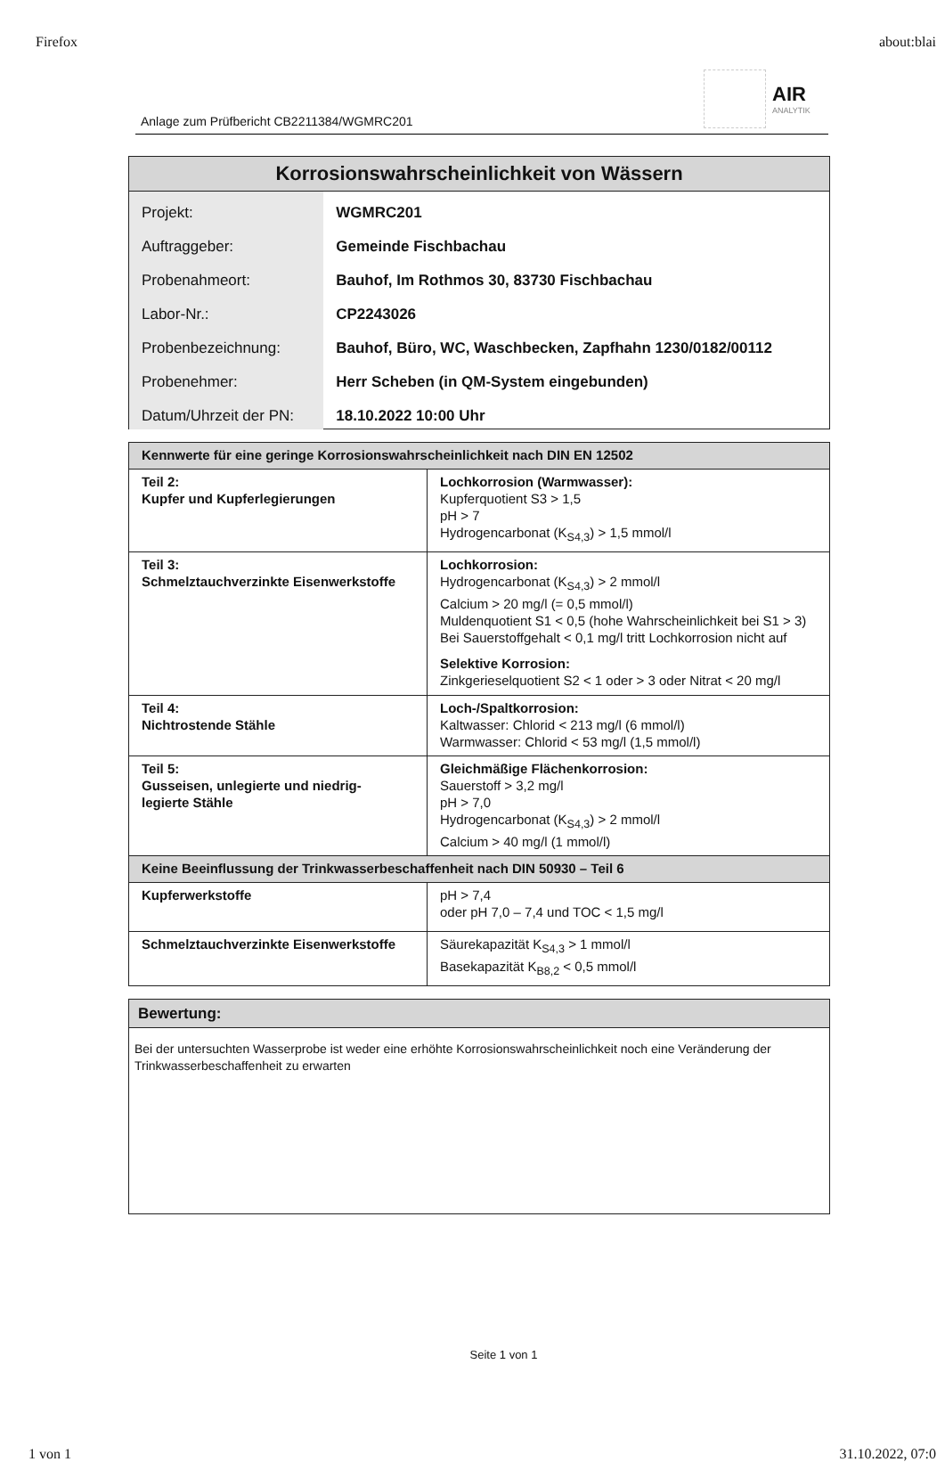Firefox about:blai
Anlage zum Prüfbericht CB2211384/WGMRC201
AIR
ANALYTIK
| Korrosionswahrscheinlichkeit von Wässern | |
| --- | --- |
| Projekt: Auftraggeber: Probenahmeort: Labor-Nr.: Probenbezeichnung: Probenehmer: Datum/Uhrzeit der PN: | WGMRC201 Gemeinde Fischbachau Bauhof, Im Rothmos 30, 83730 Fischbachau CP2243026 Bauhof, Büro, WC, Waschbecken, Zapfhahn 1230/0182/00112 Herr Scheben (in QM-System eingebunden) 18.10.2022 10:00 Uhr |
| Kennwerte für eine geringe Korrosionswahrscheinlichkeit nach DIN EN 12502 | |
| Teil 2: Kupfer und Kupferlegierungen | Lochkorrosion (Warmwasser): Kupferquotient S3 > 1,5 pH > 7 Hydrogencarbonat (K<sub>S4,3</sub>) > 1,5 mmol/l |
| Teil 3: Schmelztauchverzinkte Eisenwerkstoffe | Lochkorrosion: Hydrogencarbonat (K<sub>S4,3</sub>) > 2 mmol/l Calcium > 20 mg/l (= 0,5 mmol/l) Muldenquotient S1 < 0,5 (hohe Wahrscheinlichkeit bei S1 > 3) Bei Sauerstoffgehalt < 0,1 mg/l tritt Lochkorrosion nicht auf Selektive Korrosion: Zinkgerieselquotient S2 < 1 oder > 3 oder Nitrat < 20 mg/l |
| Teil 4: Nichtrostende Stähle | Loch-/Spaltkorrosion: Kaltwasser: Chlorid < 213 mg/l (6 mmol/l) Warmwasser: Chlorid < 53 mg/l (1,5 mmol/l) |
| Teil 5: Gusseisen, unlegierte und niedrig- legierte Stähle | Gleichmäßige Flächenkorrosion: Sauerstoff > 3,2 mg/l pH > 7,0 Hydrogencarbonat (K<sub>S4,3</sub>) > 2 mmol/l Calcium > 40 mg/l (1 mmol/l) |
| Keine Beeinflussung der Trinkwasserbeschaffenheit nach DIN 50930 – Teil 6 | |
| Kupferwerkstoffe | pH > 7,4 oder pH 7,0 – 7,4 und TOC < 1,5 mg/l |
| Schmelztauchverzinkte Eisenwerkstoffe | Säurekapazität K<sub>S4,3</sub> > 1 mmol/l Basekapazität K<sub>B8,2</sub> < 0,5 mmol/l |
| Bewertung: |
| Bei der untersuchten Wasserprobe ist weder eine erhöhte Korrosionswahrscheinlichkeit noch eine Veränderung der Trinkwasserbeschaffenheit zu erwarten |
Seite 1 von 1
1 von 1 31.10.2022, 07:0